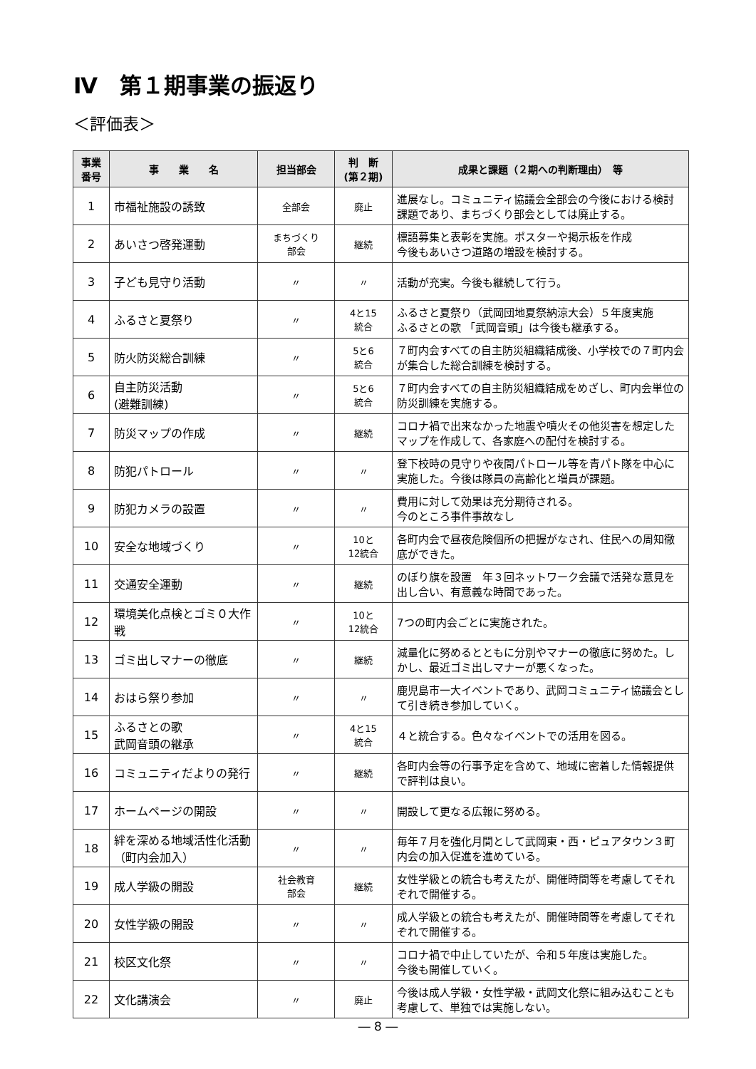Ⅳ　第１期事業の振返り
＜評価表＞
| 事業 番号 | 事 業 名 | 担当部会 | 判 断 (第２期) | 成果と課題（２期への判断理由） 等 |
| --- | --- | --- | --- | --- |
| 1 | 市福祉施設の誘致 | 全部会 | 廃止 | 進展なし。コミュニティ協議会全部会の今後における検討課題であり、まちづくり部会としては廃止する。 |
| 2 | あいさつ啓発運動 | まちづくり 部会 | 継続 | 標語募集と表彰を実施。ポスターや掲示板を作成 今後もあいさつ道路の増設を検討する。 |
| 3 | 子ども見守り活動 | 〃 | 〃 | 活動が充実。今後も継続して行う。 |
| 4 | ふるさと夏祭り | 〃 | 4と15 統合 | ふるさと夏祭り（武岡団地夏祭納涼大会）５年度実施 ふるさとの歌 「武岡音頭」は今後も継承する。 |
| 5 | 防火防災総合訓練 | 〃 | 5と6 統合 | ７町内会すべての自主防災組織結成後、小学校での７町内会が集合した総合訓練を検討する。 |
| 6 | 自主防災活動 (避難訓練) | 〃 | 5と6 統合 | ７町内会すべての自主防災組織結成をめざし、町内会単位の防災訓練を実施する。 |
| 7 | 防災マップの作成 | 〃 | 継続 | コロナ禍で出来なかった地震や噴火その他災害を想定したマップを作成して、各家庭への配付を検討する。 |
| 8 | 防犯パトロール | 〃 | 〃 | 登下校時の見守りや夜間パトロール等を青パト隊を中心に実施した。今後は隊員の高齢化と増員が課題。 |
| 9 | 防犯カメラの設置 | 〃 | 〃 | 費用に対して効果は充分期待される。 今のところ事件事故なし |
| 10 | 安全な地域づくり | 〃 | 10と 12統合 | 各町内会で昼夜危険個所の把握がなされ、住民への周知徹底ができた。 |
| 11 | 交通安全運動 | 〃 | 継続 | のぼり旗を設置 年３回ネットワーク会議で活発な意見を出し合い、有意義な時間であった。 |
| 12 | 環境美化点検とゴミ０大作戦 | 〃 | 10と 12統合 | 7つの町内会ごとに実施された。 |
| 13 | ゴミ出しマナーの徹底 | 〃 | 継続 | 減量化に努めるとともに分別やマナーの徹底に努めた。しかし、最近ゴミ出しマナーが悪くなった。 |
| 14 | おはら祭り参加 | 〃 | 〃 | 鹿児島市一大イベントであり、武岡コミュニティ協議会として引き続き参加していく。 |
| 15 | ふるさとの歌 武岡音頭の継承 | 〃 | 4と15 統合 | ４と統合する。色々なイベントでの活用を図る。 |
| 16 | コミュニティだよりの発行 | 〃 | 継続 | 各町内会等の行事予定を含めて、地域に密着した情報提供で評判は良い。 |
| 17 | ホームページの開設 | 〃 | 〃 | 開設して更なる広報に努める。 |
| 18 | 絆を深める地域活性化活動（町内会加入） | 〃 | 〃 | 毎年７月を強化月間として武岡東・西・ピュアタウン３町内会の加入促進を進めている。 |
| 19 | 成人学級の開設 | 社会教育 部会 | 継続 | 女性学級との統合も考えたが、開催時間等を考慮してそれぞれで開催する。 |
| 20 | 女性学級の開設 | 〃 | 〃 | 成人学級との統合も考えたが、開催時間等を考慮してそれぞれで開催する。 |
| 21 | 校区文化祭 | 〃 | 〃 | コロナ禍で中止していたが、令和５年度は実施した。 今後も開催していく。 |
| 22 | 文化講演会 | 〃 | 廃止 | 今後は成人学級・女性学級・武岡文化祭に組み込むことも考慮して、単独では実施しない。 |
― 8 ―